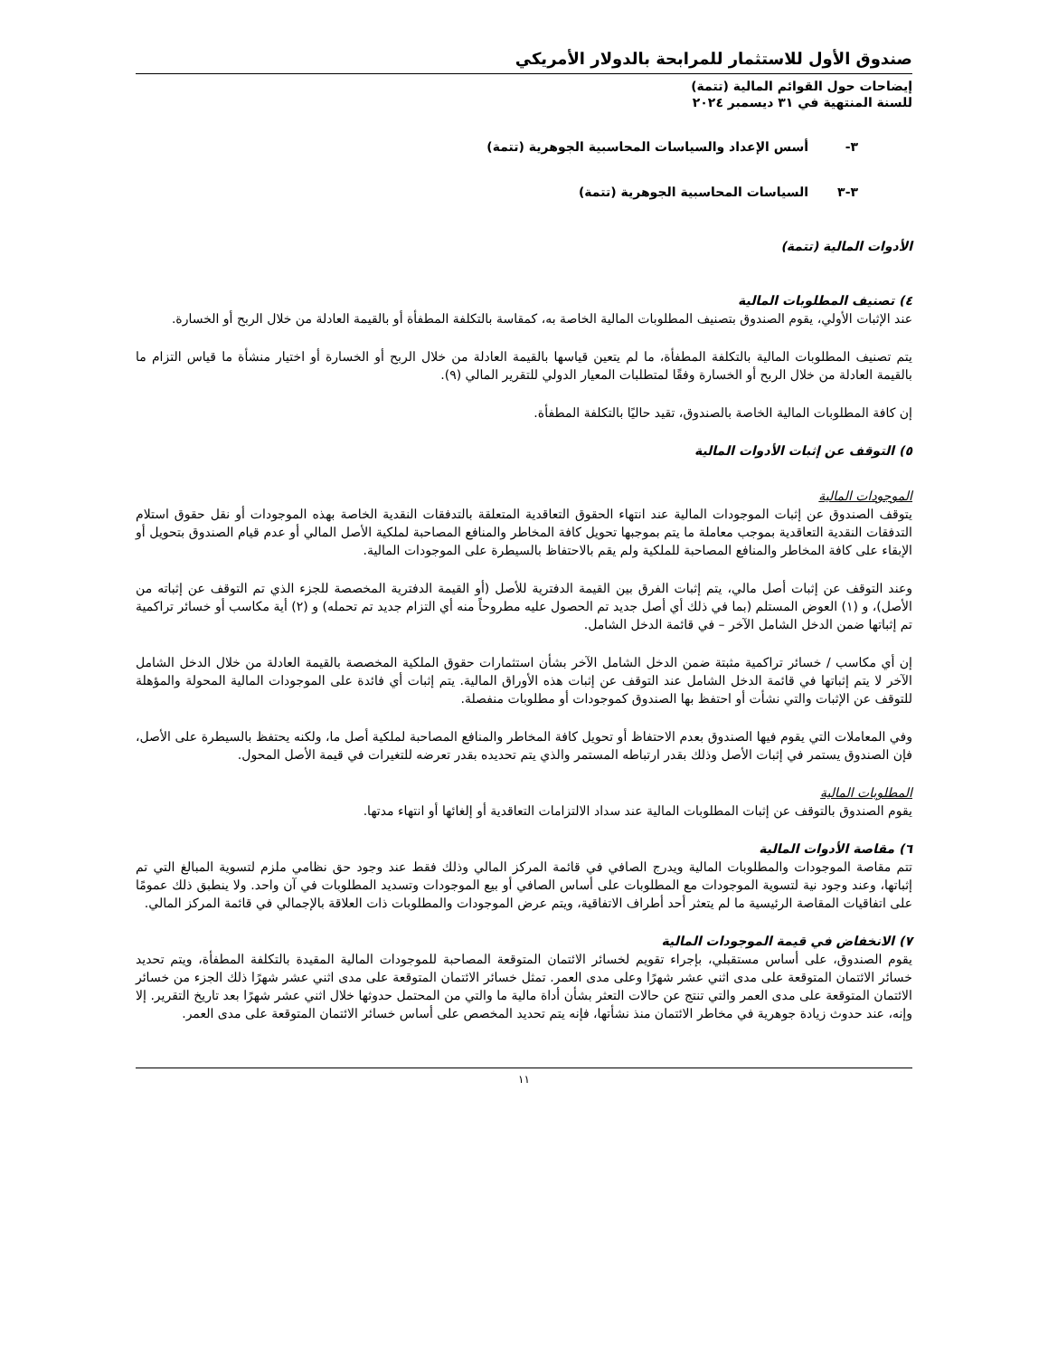صندوق الأول للاستثمار للمرابحة بالدولار الأمريكي
إيضاحات حول القوائم المالية (تتمة)
للسنة المنتهية في ٣١ ديسمبر ٢٠٢٤
٣- أسس الإعداد والسياسات المحاسبية الجوهرية (تتمة)
٣-٣ السياسات المحاسبية الجوهرية (تتمة)
الأدوات المالية (تتمة)
٤) تصنيف المطلوبات المالية
عند الإثبات الأولي، يقوم الصندوق بتصنيف المطلوبات المالية الخاصة به، كمقاسة بالتكلفة المطفأة أو بالقيمة العادلة من خلال الربح أو الخسارة.
يتم تصنيف المطلوبات المالية بالتكلفة المطفأة، ما لم يتعين قياسها بالقيمة العادلة من خلال الربح أو الخسارة أو اختيار منشأة ما قياس التزام ما بالقيمة العادلة من خلال الربح أو الخسارة وفقًا لمتطلبات المعيار الدولي للتقرير المالي (٩).
إن كافة المطلوبات المالية الخاصة بالصندوق، تقيد حاليًا بالتكلفة المطفأة.
٥) التوقف عن إثبات الأدوات المالية
الموجودات المالية
يتوقف الصندوق عن إثبات الموجودات المالية عند انتهاء الحقوق التعاقدية المتعلقة بالتدفقات النقدية الخاصة بهذه الموجودات أو نقل حقوق استلام التدفقات النقدية التعاقدية بموجب معاملة ما يتم بموجبها تحويل كافة المخاطر والمنافع المصاحبة لملكية الأصل المالي أو عدم قيام الصندوق بتحويل أو الإبقاء على كافة المخاطر والمنافع المصاحبة للملكية ولم يقم بالاحتفاظ بالسيطرة على الموجودات المالية.
وعند التوقف عن إثبات أصل مالي، يتم إثبات الفرق بين القيمة الدفترية للأصل (أو القيمة الدفترية المخصصة للجزء الذي تم التوقف عن إثباته من الأصل)، و (١) العوض المستلم (بما في ذلك أي أصل جديد تم الحصول عليه مطروحاً منه أي التزام جديد تم تحمله) و (٢) أية مكاسب أو خسائر تراكمية تم إثباتها ضمن الدخل الشامل الآخر – في قائمة الدخل الشامل.
إن أي مكاسب / خسائر تراكمية مثبتة ضمن الدخل الشامل الآخر بشأن استثمارات حقوق الملكية المخصصة بالقيمة العادلة من خلال الدخل الشامل الآخر لا يتم إثباتها في قائمة الدخل الشامل عند التوقف عن إثبات هذه الأوراق المالية. يتم إثبات أي فائدة على الموجودات المالية المحولة والمؤهلة للتوقف عن الإثبات والتي نشأت أو احتفظ بها الصندوق كموجودات أو مطلوبات منفصلة.
وفي المعاملات التي يقوم فيها الصندوق بعدم الاحتفاظ أو تحويل كافة المخاطر والمنافع المصاحبة لملكية أصل ما، ولكنه يحتفظ بالسيطرة على الأصل، فإن الصندوق يستمر في إثبات الأصل وذلك بقدر ارتباطه المستمر والذي يتم تحديده بقدر تعرضه للتغيرات في قيمة الأصل المحول.
المطلوبات المالية
يقوم الصندوق بالتوقف عن إثبات المطلوبات المالية عند سداد الالتزامات التعاقدية أو إلغائها أو انتهاء مدتها.
٦) مقاصة الأدوات المالية
تتم مقاصة الموجودات والمطلوبات المالية ويدرج الصافي في قائمة المركز المالي وذلك فقط عند وجود حق نظامي ملزم لتسوية المبالغ التي تم إثباتها، وعند وجود نية لتسوية الموجودات مع المطلوبات على أساس الصافي أو بيع الموجودات وتسديد المطلوبات في آن واحد. ولا ينطبق ذلك عمومًا على اتفاقيات المقاصة الرئيسية ما لم يتعثر أحد أطراف الاتفاقية، ويتم عرض الموجودات والمطلوبات ذات العلاقة بالإجمالي في قائمة المركز المالي.
٧) الانخفاض في قيمة الموجودات المالية
يقوم الصندوق، على أساس مستقبلي، بإجراء تقويم لخسائر الائتمان المتوقعة المصاحبة للموجودات المالية المقيدة بالتكلفة المطفأة، ويتم تحديد خسائر الائتمان المتوقعة على مدى اثني عشر شهرًا وعلى مدى العمر. تمثل خسائر الائتمان المتوقعة على مدى اثني عشر شهرًا ذلك الجزء من خسائر الائتمان المتوقعة على مدى العمر والتي تنتج عن حالات التعثر بشأن أداة مالية ما والتي من المحتمل حدوثها خلال اثني عشر شهرًا بعد تاريخ التقرير. إلا وإنه، عند حدوث زيادة جوهرية في مخاطر الائتمان منذ نشأتها، فإنه يتم تحديد المخصص على أساس خسائر الائتمان المتوقعة على مدى العمر.
١١